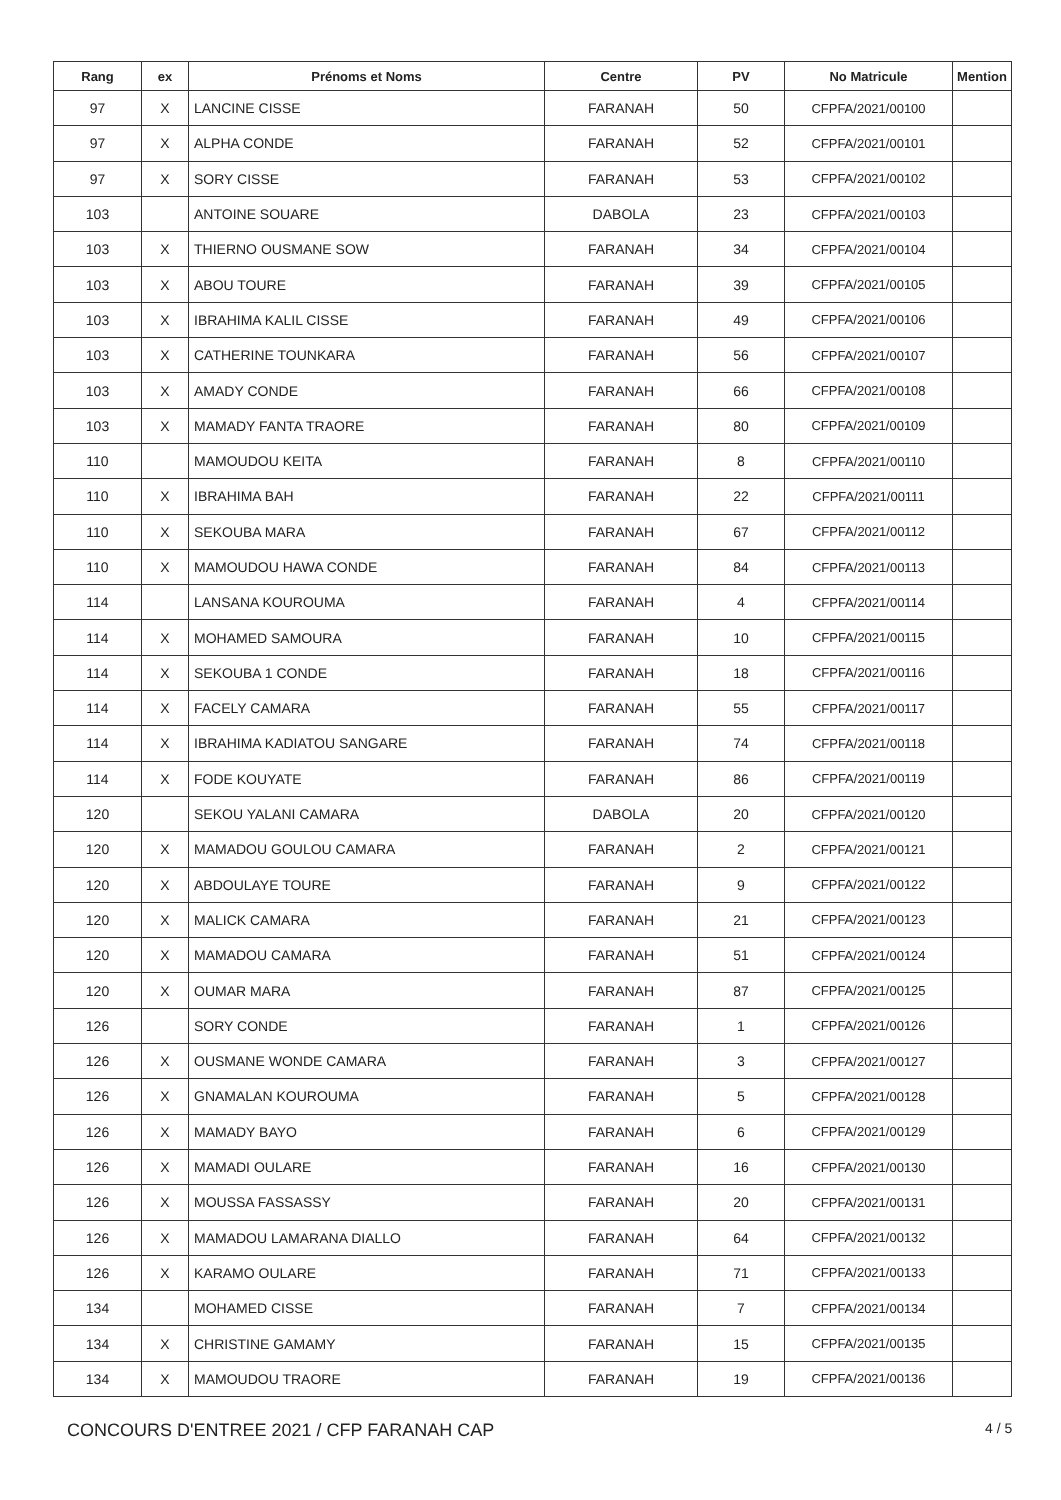| Rang | ex | Prénoms et Noms | Centre | PV | No Matricule | Mention |
| --- | --- | --- | --- | --- | --- | --- |
| 97 | X | LANCINE CISSE | FARANAH | 50 | CFPFA/2021/00100 | |
| 97 | X | ALPHA CONDE | FARANAH | 52 | CFPFA/2021/00101 | |
| 97 | X | SORY CISSE | FARANAH | 53 | CFPFA/2021/00102 | |
| 103 | | ANTOINE SOUARE | DABOLA | 23 | CFPFA/2021/00103 | |
| 103 | X | THIERNO OUSMANE SOW | FARANAH | 34 | CFPFA/2021/00104 | |
| 103 | X | ABOU TOURE | FARANAH | 39 | CFPFA/2021/00105 | |
| 103 | X | IBRAHIMA KALIL CISSE | FARANAH | 49 | CFPFA/2021/00106 | |
| 103 | X | CATHERINE TOUNKARA | FARANAH | 56 | CFPFA/2021/00107 | |
| 103 | X | AMADY CONDE | FARANAH | 66 | CFPFA/2021/00108 | |
| 103 | X | MAMADY FANTA TRAORE | FARANAH | 80 | CFPFA/2021/00109 | |
| 110 | | MAMOUDOU KEITA | FARANAH | 8 | CFPFA/2021/00110 | |
| 110 | X | IBRAHIMA BAH | FARANAH | 22 | CFPFA/2021/00111 | |
| 110 | X | SEKOUBA MARA | FARANAH | 67 | CFPFA/2021/00112 | |
| 110 | X | MAMOUDOU HAWA CONDE | FARANAH | 84 | CFPFA/2021/00113 | |
| 114 | | LANSANA KOUROUMA | FARANAH | 4 | CFPFA/2021/00114 | |
| 114 | X | MOHAMED SAMOURA | FARANAH | 10 | CFPFA/2021/00115 | |
| 114 | X | SEKOUBA 1 CONDE | FARANAH | 18 | CFPFA/2021/00116 | |
| 114 | X | FACELY CAMARA | FARANAH | 55 | CFPFA/2021/00117 | |
| 114 | X | IBRAHIMA KADIATOU SANGARE | FARANAH | 74 | CFPFA/2021/00118 | |
| 114 | X | FODE KOUYATE | FARANAH | 86 | CFPFA/2021/00119 | |
| 120 | | SEKOU YALANI CAMARA | DABOLA | 20 | CFPFA/2021/00120 | |
| 120 | X | MAMADOU GOULOU CAMARA | FARANAH | 2 | CFPFA/2021/00121 | |
| 120 | X | ABDOULAYE TOURE | FARANAH | 9 | CFPFA/2021/00122 | |
| 120 | X | MALICK CAMARA | FARANAH | 21 | CFPFA/2021/00123 | |
| 120 | X | MAMADOU CAMARA | FARANAH | 51 | CFPFA/2021/00124 | |
| 120 | X | OUMAR MARA | FARANAH | 87 | CFPFA/2021/00125 | |
| 126 | | SORY CONDE | FARANAH | 1 | CFPFA/2021/00126 | |
| 126 | X | OUSMANE WONDE CAMARA | FARANAH | 3 | CFPFA/2021/00127 | |
| 126 | X | GNAMALAN KOUROUMA | FARANAH | 5 | CFPFA/2021/00128 | |
| 126 | X | MAMADY BAYO | FARANAH | 6 | CFPFA/2021/00129 | |
| 126 | X | MAMADI OULARE | FARANAH | 16 | CFPFA/2021/00130 | |
| 126 | X | MOUSSA FASSASSY | FARANAH | 20 | CFPFA/2021/00131 | |
| 126 | X | MAMADOU LAMARANA DIALLO | FARANAH | 64 | CFPFA/2021/00132 | |
| 126 | X | KARAMO OULARE | FARANAH | 71 | CFPFA/2021/00133 | |
| 134 | | MOHAMED CISSE | FARANAH | 7 | CFPFA/2021/00134 | |
| 134 | X | CHRISTINE GAMAMY | FARANAH | 15 | CFPFA/2021/00135 | |
| 134 | X | MAMOUDOU TRAORE | FARANAH | 19 | CFPFA/2021/00136 | |
CONCOURS D'ENTREE 2021 / CFP FARANAH CAP
4 / 5